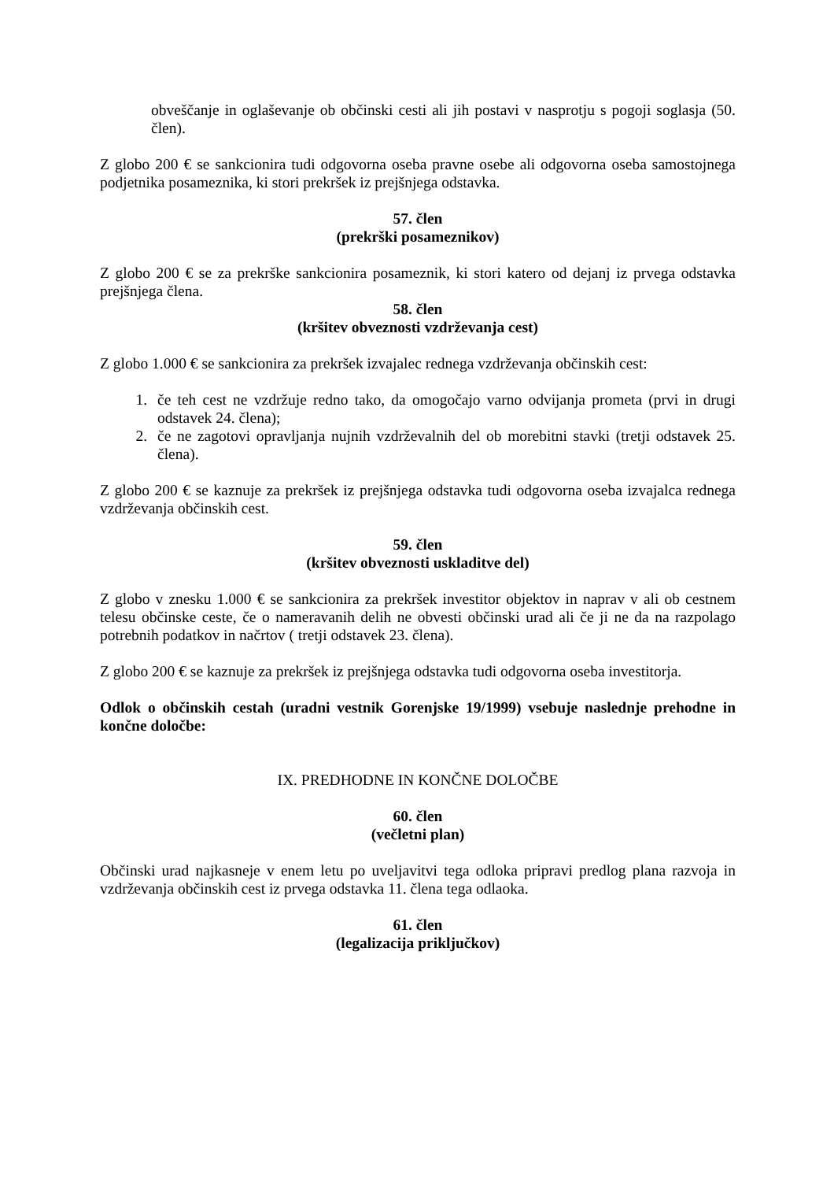obveščanje in oglaševanje ob občinski cesti ali jih postavi v nasprotju s pogoji soglasja (50. člen).
Z globo 200 € se sankcionira tudi odgovorna oseba pravne osebe ali odgovorna oseba samostojnega podjetnika posameznika, ki stori prekršek iz prejšnjega odstavka.
57. člen
(prekrški posameznikov)
Z globo 200 € se za prekrške sankcionira posameznik, ki stori katero od dejanj iz prvega odstavka prejšnjega člena.
58. člen
(kršitev obveznosti vzdrževanja cest)
Z globo 1.000 € se sankcionira za prekršek izvajalec rednega vzdrževanja občinskih cest:
1. če teh cest ne vzdržuje redno tako, da omogočajo varno odvijanja prometa (prvi in drugi odstavek 24. člena);
2. če ne zagotovi opravljanja nujnih vzdrževalnih del ob morebitni stavki (tretji odstavek 25. člena).
Z globo 200 € se kaznuje za prekršek iz prejšnjega odstavka tudi odgovorna oseba izvajalca rednega vzdrževanja občinskih cest.
59. člen
(kršitev obveznosti uskladitve del)
Z globo v znesku 1.000 € se sankcionira za prekršek investitor objektov in naprav v ali ob cestnem telesu občinske ceste, če o nameravanih delih ne obvesti občinski urad ali če ji ne da na razpolago potrebnih podatkov in načrtov ( tretji odstavek 23. člena).
Z globo 200 € se kaznuje za prekršek iz prejšnjega odstavka tudi odgovorna oseba investitorja.
Odlok o občinskih cestah (uradni vestnik Gorenjske 19/1999) vsebuje naslednje prehodne in končne določbe:
IX. PREDHODNE IN KONČNE DOLOČBE
60. člen
(večletni plan)
Občinski urad najkasneje v enem letu po uveljavitvi tega odloka pripravi predlog plana razvoja in vzdrževanja občinskih cest iz prvega odstavka 11. člena tega odlaoka.
61. člen
(legalizacija priključkov)